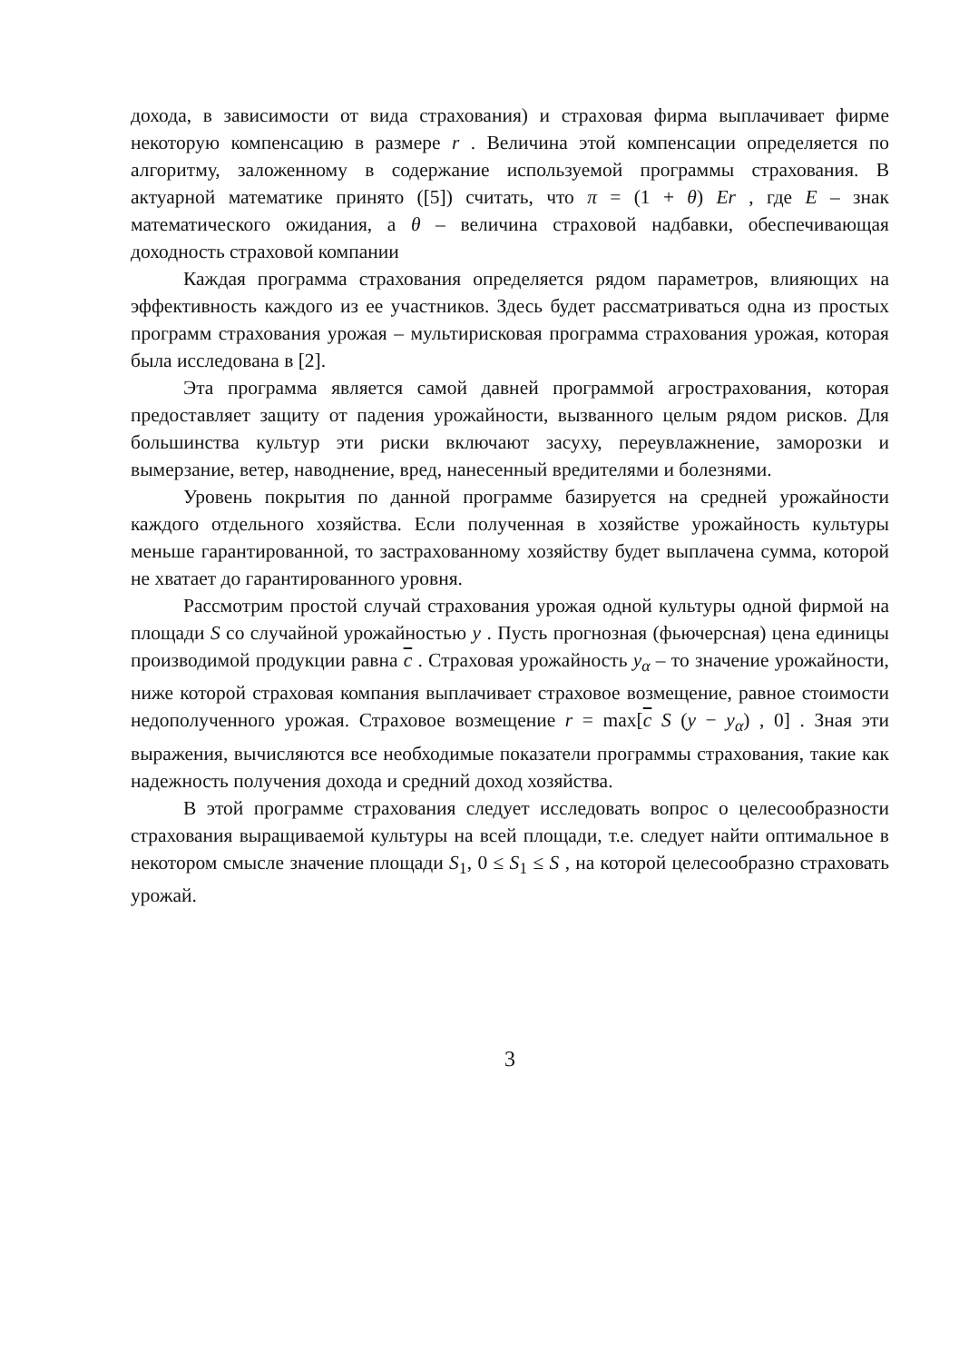дохода, в зависимости от вида страхования) и страховая фирма выплачивает фирме некоторую компенсацию в размере r . Величина этой компенсации определяется по алгоритму, заложенному в содержание используемой программы страхования. В актуарной математике принято ([5]) считать, что π = (1 + θ) Er , где E – знак математического ожидания, а θ – величина страховой надбавки, обеспечивающая доходность страховой компании
Каждая программа страхования определяется рядом параметров, влияющих на эффективность каждого из ее участников. Здесь будет рассматриваться одна из простых программ страхования урожая – мультирисковая программа страхования урожая, которая была исследована в [2].
Эта программа является самой давней программой агрострахования, которая предоставляет защиту от падения урожайности, вызванного целым рядом рисков. Для большинства культур эти риски включают засуху, переувлажнение, заморозки и вымерзание, ветер, наводнение, вред, нанесенный вредителями и болезнями.
Уровень покрытия по данной программе базируется на средней урожайности каждого отдельного хозяйства. Если полученная в хозяйстве урожайность культуры меньше гарантированной, то застрахованному хозяйству будет выплачена сумма, которой не хватает до гарантированного уровня.
Рассмотрим простой случай страхования урожая одной культуры одной фирмой на площади S со случайной урожайностью y . Пусть прогнозная (фьючерсная) цена единицы производимой продукции равна c . Страховая урожайность y<sub>α</sub> – то значение урожайности, ниже которой страховая компания выплачивает страховое возмещение, равное стоимости недополученного урожая. Страховое возмещение r = max[c S (y − y<sub>α</sub>) , 0] . Зная эти выражения, вычисляются все необходимые показатели программы страхования, такие как надежность получения дохода и средний доход хозяйства.
В этой программе страхования следует исследовать вопрос о целесообразности страхования выращиваемой культуры на всей площади, т.е. следует найти оптимальное в некотором смысле значение площади S<sub>1</sub>, 0 ≤ S<sub>1</sub> ≤ S , на которой целесообразно страховать урожай.
3